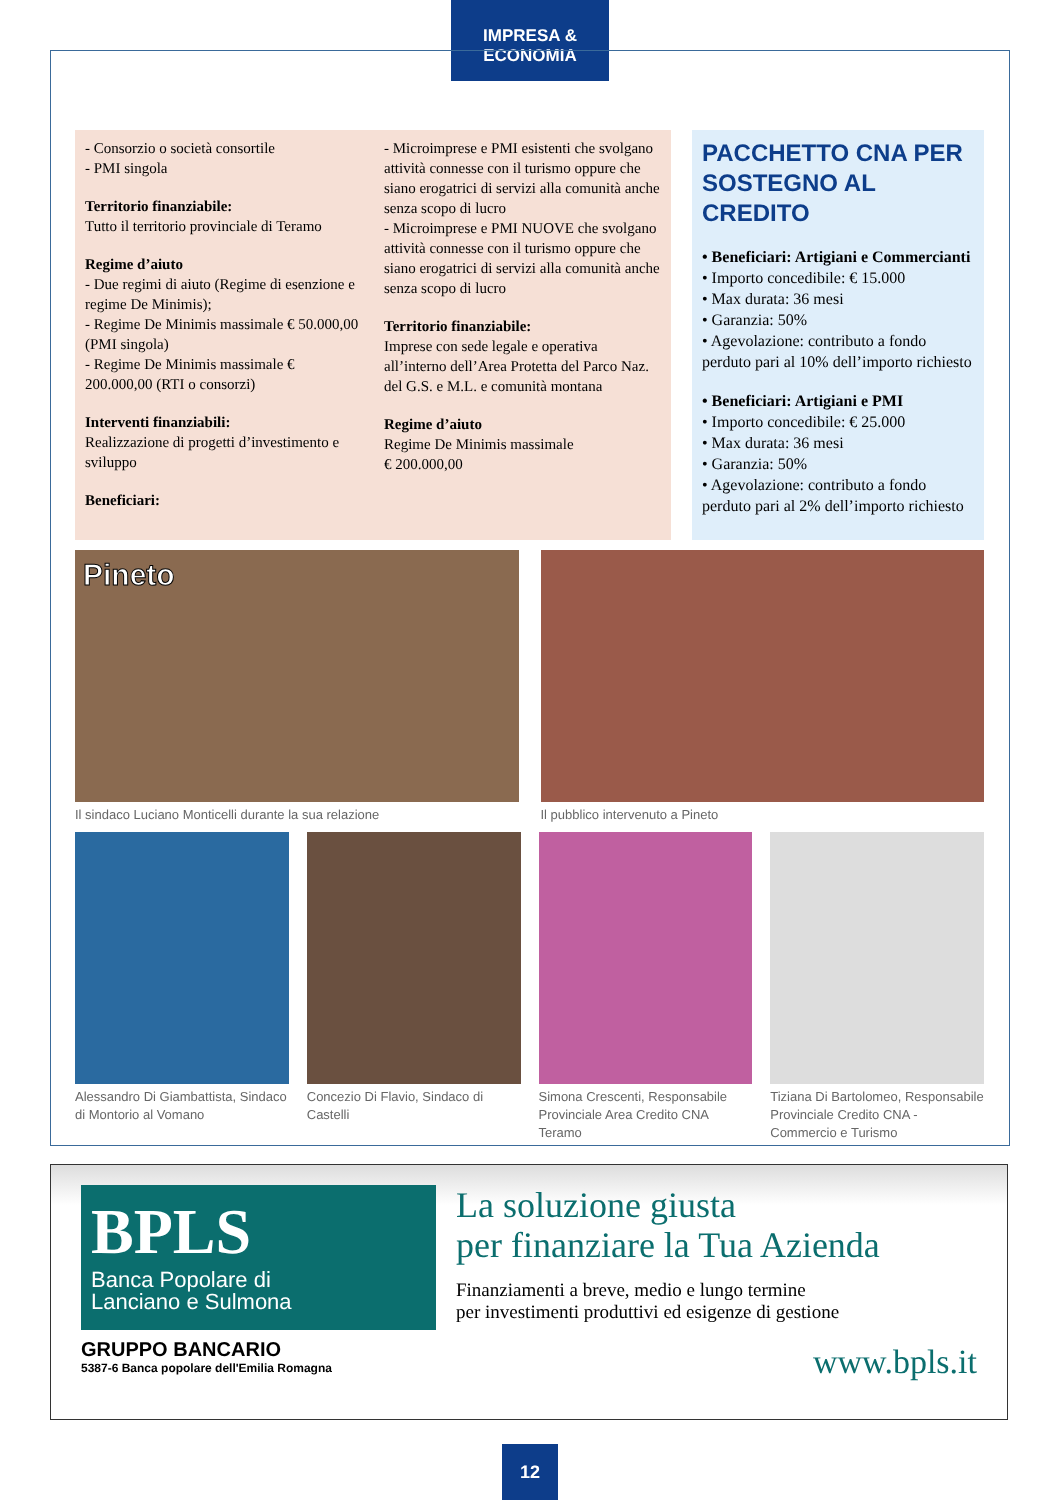IMPRESA & ECONOMIA
- Consorzio o società consortile
- PMI singola
Territorio finanziabile:
Tutto il territorio provinciale di Teramo
Regime d’aiuto
- Due regimi di aiuto (Regime di esenzione e regime De Minimis);
- Regime De Minimis massimale € 50.000,00 (PMI singola)
- Regime De Minimis massimale € 200.000,00 (RTI o consorzi)
Interventi finanziabili:
Realizzazione di progetti d’investimento e sviluppo
Beneficiari:
- Microimprese e PMI esistenti che svolgano attività connesse con il turismo oppure che siano erogatrici di servizi alla comunità anche senza scopo di lucro
- Microimprese e PMI NUOVE che svolgano attività connesse con il turismo oppure che siano erogatrici di servizi alla comunità anche senza scopo di lucro
Territorio finanziabile:
Imprese con sede legale e operativa all’interno dell’Area Protetta del Parco Naz. del G.S. e M.L. e comunità montana
Regime d’aiuto
Regime De Minimis massimale
€ 200.000,00
PACCHETTO CNA PER SOSTEGNO AL CREDITO
• Beneficiari: Artigiani e Commercianti
• Importo concedibile: € 15.000
• Max durata: 36 mesi
• Garanzia: 50%
• Agevolazione: contributo a fondo perduto pari al 10% dell’importo richiesto
• Beneficiari: Artigiani e PMI
• Importo concedibile: € 25.000
• Max durata: 36 mesi
• Garanzia: 50%
• Agevolazione: contributo a fondo perduto pari al 2% dell’importo richiesto
Pineto
Il sindaco Luciano Monticelli durante la sua relazione
Il pubblico intervenuto a Pineto
Alessandro Di Giambattista, Sindaco di Montorio al Vomano
Concezio Di Flavio, Sindaco di Castelli
Simona Crescenti, Responsabile Provinciale Area Credito CNA Teramo
Tiziana Di Bartolomeo, Responsabile Provinciale Credito CNA - Commercio e Turismo
BPLS
Banca Popolare di
Lanciano e Sulmona
GRUPPO BANCARIO
5387-6 Banca popolare dell'Emilia Romagna
La soluzione giusta
per finanziare la Tua Azienda
Finanziamenti a breve, medio e lungo termine
per investimenti produttivi ed esigenze di gestione
www.bpls.it
12